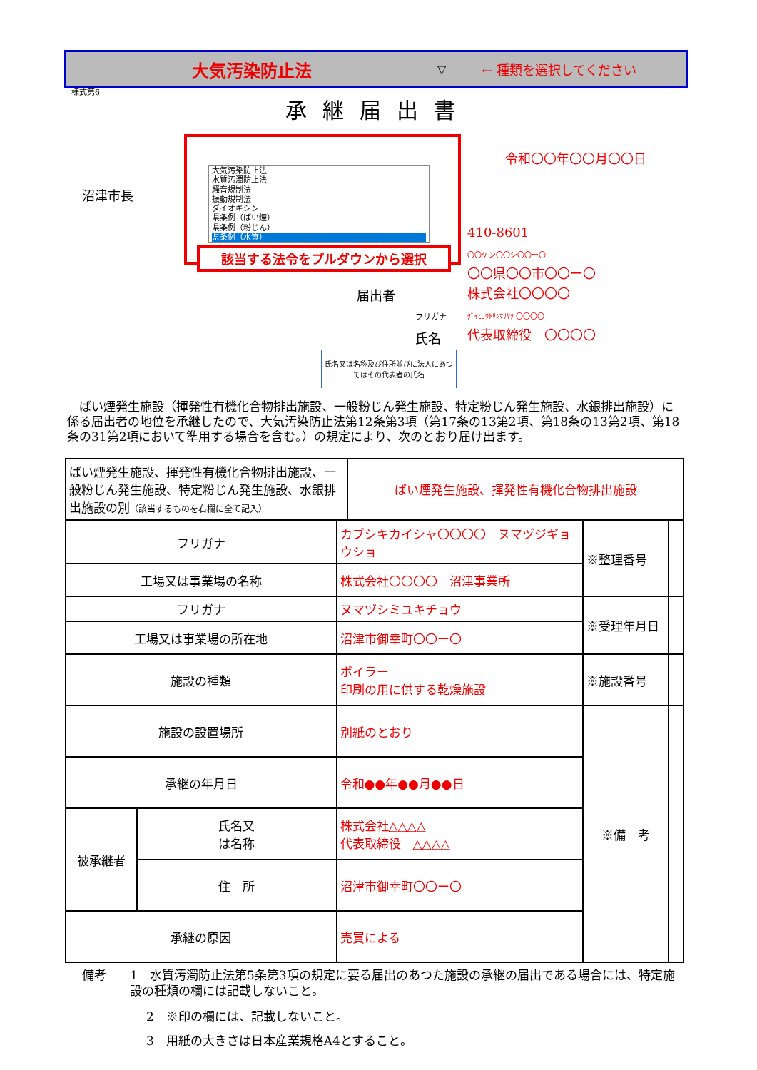大気汚染防止法
▽ ← 種類を選択してください
様式第6
承継届出書
大気汚染防止法
水質汚濁防止法
騒音規制法
振動規制法
ダイオキシン
県条例（ばい煙）
県条例（粉じん）
県条例（水質）
該当する法令をプルダウンから選択
令和〇〇年〇〇月〇〇日
沼津市長
410-8601
〇〇ケン〇〇シ〇〇ー〇
〇〇県〇〇市〇〇ー〇
株式会社〇〇〇〇
ﾀﾞｲﾋｮｳﾄﾘｼﾏﾘﾔｸ 〇〇〇〇
代表取締役　〇〇〇〇
届出者
フリガナ
氏名
氏名又は名称及び住所並びに法人にあつてはその代表者の氏名
　ばい煙発生施設（揮発性有機化合物排出施設、一般粉じん発生施設、特定粉じん発生施設、水銀排出施設）に係る届出者の地位を承継したので、大気汚染防止法第12条第3項（第17条の13第2項、第18条の13第2項、第18条の31第2項において準用する場合を含む。）の規定により、次のとおり届け出ます。
| ばい煙発生施設、揮発性有機化合物排出施設、一般粉じん発生施設、特定粉じん発生施設、水銀排出施設の別 （該当するものを右欄に全て記入） | ばい煙発生施設、揮発性有機化合物排出施設 |
| フリガナ | | カブシキカイシャ〇〇〇〇 ヌマヅジギョウショ | ※整理番号 | |
| 工場又は事業場の名称 | | 株式会社〇〇〇〇 沼津事業所 | | |
| フリガナ | | ヌマヅシミユキチョウ | ※受理年月日 | |
| 工場又は事業場の所在地 | | 沼津市御幸町〇〇ー〇 | | |
| 施設の種類 | | ボイラー 印刷の用に供する乾燥施設 | ※施設番号 | |
| 施設の設置場所 | | 別紙のとおり | ※備 考 | |
| 承継の年月日 | | 令和●●年●●月●●日 | | |
| 被承継者 | 氏名又 は名称 | 株式会社△△△△ 代表取締役 △△△△ | | |
| | 住 所 | 沼津市御幸町〇〇ー〇 | | |
| 承継の原因 | | 売買による | | |
備考 1　水質汚濁防止法第5条第3項の規定に要る届出のあつた施設の承継の届出である場合には、特定施設の種類の欄には記載しないこと。
2　※印の欄には、記載しないこと。
3　用紙の大きさは日本産業規格A4とすること。